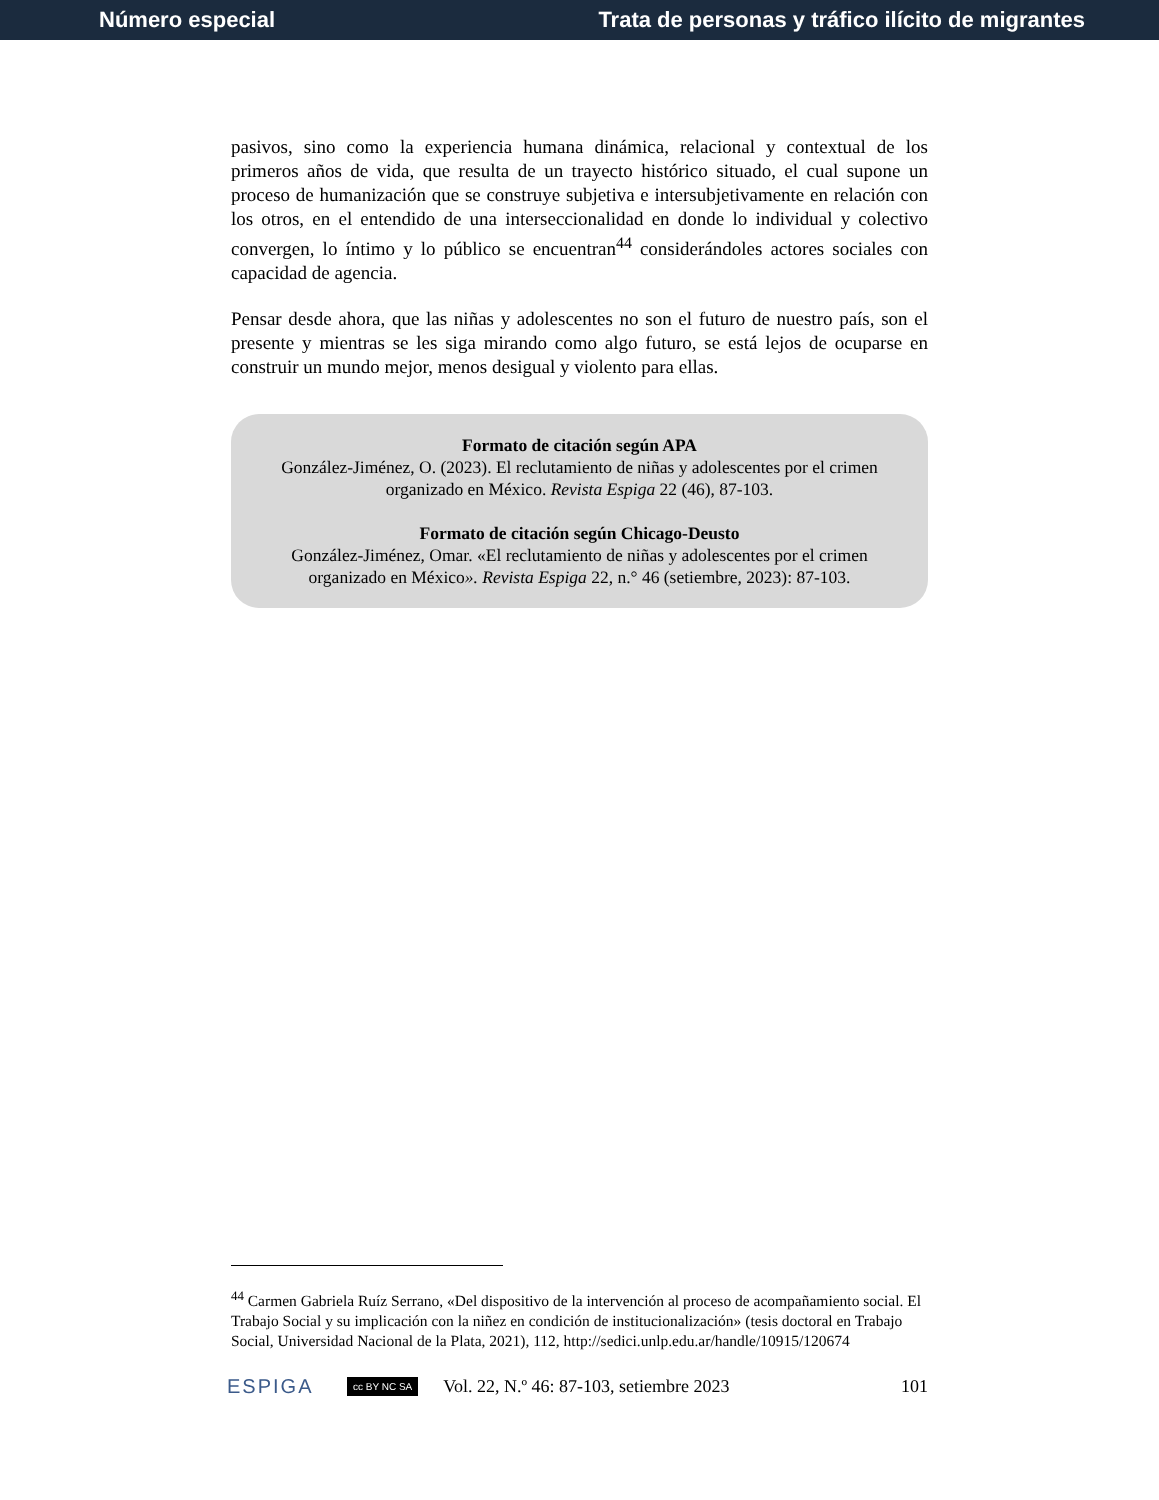Número especial Trata de personas y tráfico ilícito de migrantes
pasivos, sino como la experiencia humana dinámica, relacional y contextual de los primeros años de vida, que resulta de un trayecto histórico situado, el cual supone un proceso de humanización que se construye subjetiva e intersubjetivamente en relación con los otros, en el entendido de una interseccionalidad en donde lo individual y colectivo convergen, lo íntimo y lo público se encuentran<sup>44</sup> considerándoles actores sociales con capacidad de agencia.
Pensar desde ahora, que las niñas y adolescentes no son el futuro de nuestro país, son el presente y mientras se les siga mirando como algo futuro, se está lejos de ocuparse en construir un mundo mejor, menos desigual y violento para ellas.
Formato de citación según APA
González-Jiménez, O. (2023). El reclutamiento de niñas y adolescentes por el crimen organizado en México. Revista Espiga 22 (46), 87-103.
Formato de citación según Chicago-Deusto
González-Jiménez, Omar. «El reclutamiento de niñas y adolescentes por el crimen organizado en México». Revista Espiga 22, n.° 46 (setiembre, 2023): 87-103.
<sup>44</sup> Carmen Gabriela Ruíz Serrano, «Del dispositivo de la intervención al proceso de acompañamiento social. El Trabajo Social y su implicación con la niñez en condición de institucionalización» (tesis doctoral en Trabajo Social, Universidad Nacional de la Plata, 2021), 112, http://sedici.unlp.edu.ar/handle/10915/120674
ESPIGA cc BY NC SA Vol. 22, N.º 46: 87-103, setiembre 2023 101